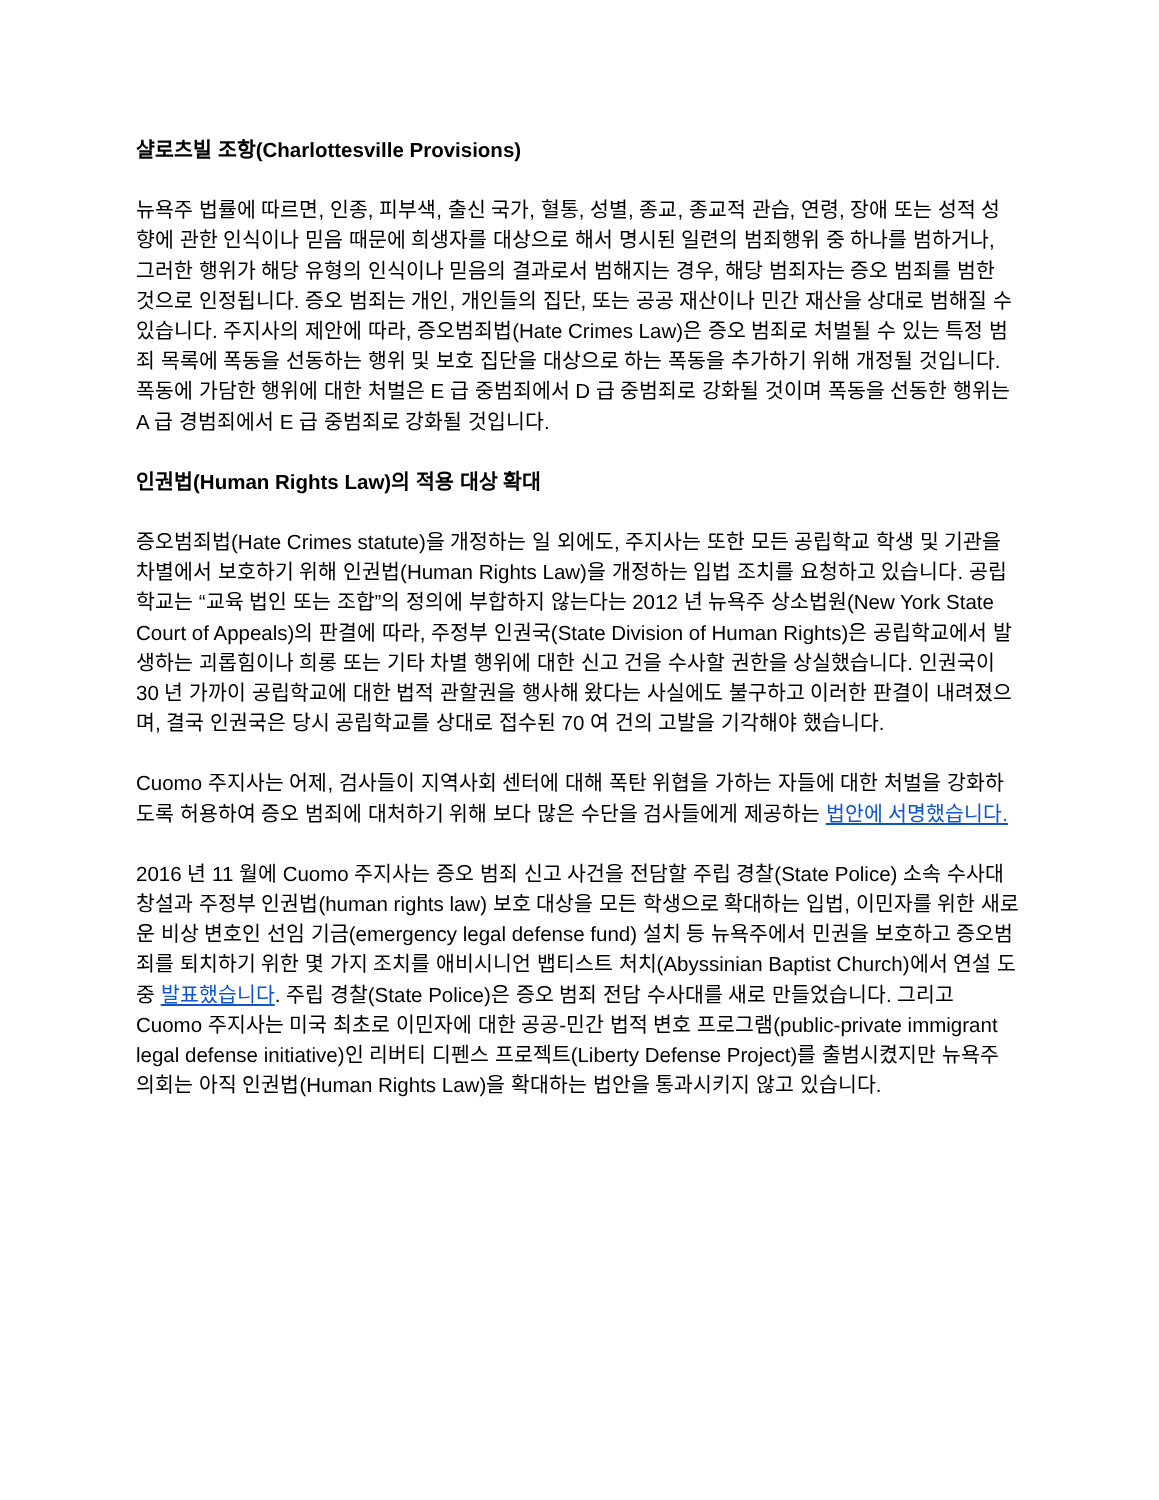샬로츠빌 조항(Charlottesville Provisions)
뉴욕주 법률에 따르면, 인종, 피부색, 출신 국가, 혈통, 성별, 종교, 종교적 관습, 연령, 장애 또는 성적 성향에 관한 인식이나 믿음 때문에 희생자를 대상으로 해서 명시된 일련의 범죄행위 중 하나를 범하거나, 그러한 행위가 해당 유형의 인식이나 믿음의 결과로서 범해지는 경우, 해당 범죄자는 증오 범죄를 범한 것으로 인정됩니다. 증오 범죄는 개인, 개인들의 집단, 또는 공공 재산이나 민간 재산을 상대로 범해질 수 있습니다. 주지사의 제안에 따라, 증오범죄법(Hate Crimes Law)은 증오 범죄로 처벌될 수 있는 특정 범죄 목록에 폭동을 선동하는 행위 및 보호 집단을 대상으로 하는 폭동을 추가하기 위해 개정될 것입니다. 폭동에 가담한 행위에 대한 처벌은 E 급 중범죄에서 D 급 중범죄로 강화될 것이며 폭동을 선동한 행위는 A 급 경범죄에서 E 급 중범죄로 강화될 것입니다.
인권법(Human Rights Law)의 적용 대상 확대
증오범죄법(Hate Crimes statute)을 개정하는 일 외에도, 주지사는 또한 모든 공립학교 학생 및 기관을 차별에서 보호하기 위해 인권법(Human Rights Law)을 개정하는 입법 조치를 요청하고 있습니다. 공립학교는 “교육 법인 또는 조합”의 정의에 부합하지 않는다는 2012 년 뉴욕주 상소법원(New York State Court of Appeals)의 판결에 따라, 주정부 인권국(State Division of Human Rights)은 공립학교에서 발생하는 괴롭힘이나 희롱 또는 기타 차별 행위에 대한 신고 건을 수사할 권한을 상실했습니다. 인권국이 30 년 가까이 공립학교에 대한 법적 관할권을 행사해 왔다는 사실에도 불구하고 이러한 판결이 내려졌으며, 결국 인권국은 당시 공립학교를 상대로 접수된 70 여 건의 고발을 기각해야 했습니다.
Cuomo 주지사는 어제, 검사들이 지역사회 센터에 대해 폭탄 위협을 가하는 자들에 대한 처벌을 강화하도록 허용하여 증오 범죄에 대처하기 위해 보다 많은 수단을 검사들에게 제공하는 법안에 서명했습니다.
2016 년 11 월에 Cuomo 주지사는 증오 범죄 신고 사건을 전담할 주립 경찰(State Police) 소속 수사대 창설과 주정부 인권법(human rights law) 보호 대상을 모든 학생으로 확대하는 입법, 이민자를 위한 새로운 비상 변호인 선임 기금(emergency legal defense fund) 설치 등 뉴욕주에서 민권을 보호하고 증오범죄를 퇴치하기 위한 몇 가지 조치를 애비시니언 뱁티스트 처치(Abyssinian Baptist Church)에서 연설 도중 발표했습니다. 주립 경찰(State Police)은 증오 범죄 전담 수사대를 새로 만들었습니다. 그리고 Cuomo 주지사는 미국 최초로 이민자에 대한 공공-민간 법적 변호 프로그램(public-private immigrant legal defense initiative)인 리버티 디펜스 프로젝트(Liberty Defense Project)를 출범시켰지만 뉴욕주 의회는 아직 인권법(Human Rights Law)을 확대하는 법안을 통과시키지 않고 있습니다.